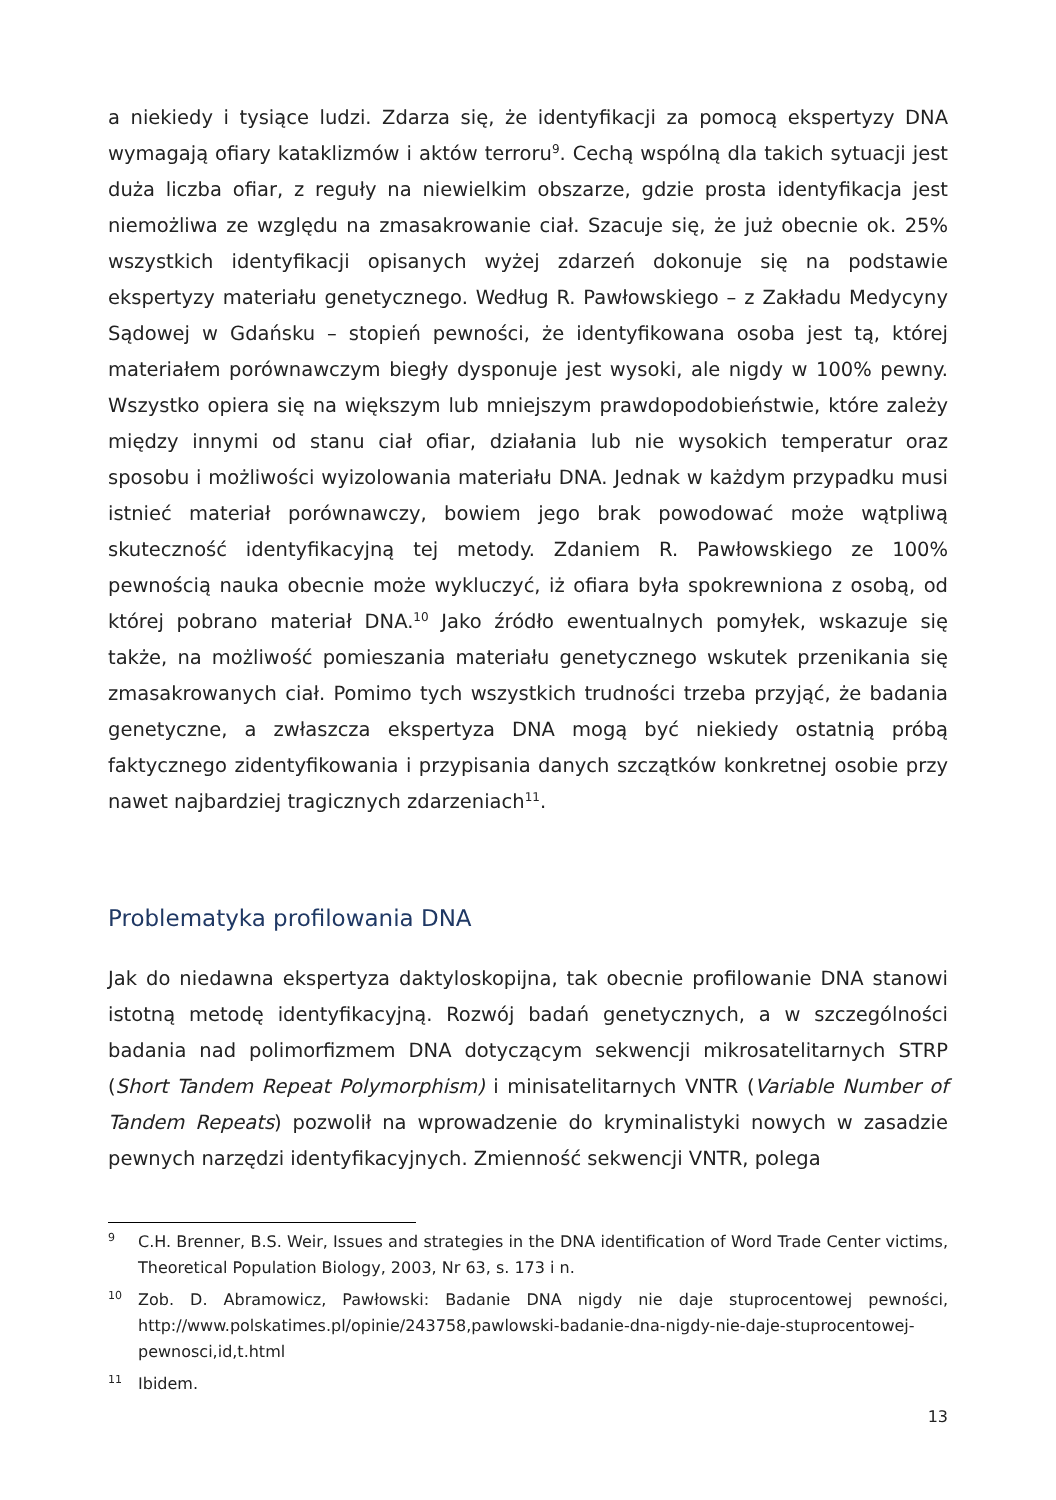a niekiedy i tysiące ludzi. Zdarza się, że identyfikacji za pomocą ekspertyzy DNA wymagają ofiary kataklizmów i aktów terroru<sup>9</sup>. Cechą wspólną dla takich sytuacji jest duża liczba ofiar, z reguły na niewielkim obszarze, gdzie prosta identyfikacja jest niemożliwa ze względu na zmasakrowanie ciał. Szacuje się, że już obecnie ok. 25% wszystkich identyfikacji opisanych wyżej zdarzeń dokonuje się na podstawie ekspertyzy materiału genetycznego. Według R. Pawłowskiego – z Zakładu Medycyny Sądowej w Gdańsku – stopień pewności, że identyfikowana osoba jest tą, której materiałem porównawczym biegły dysponuje jest wysoki, ale nigdy w 100% pewny. Wszystko opiera się na większym lub mniejszym prawdopodobieństwie, które zależy między innymi od stanu ciał ofiar, działania lub nie wysokich temperatur oraz sposobu i możliwości wyizolowania materiału DNA. Jednak w każdym przypadku musi istnieć materiał porównawczy, bowiem jego brak powodować może wątpliwą skuteczność identyfikacyjną tej metody. Zdaniem R. Pawłowskiego ze 100% pewnością nauka obecnie może wykluczyć, iż ofiara była spokrewniona z osobą, od której pobrano materiał DNA.<sup>10</sup> Jako źródło ewentualnych pomyłek, wskazuje się także, na możliwość pomieszania materiału genetycznego wskutek przenikania się zmasakrowanych ciał. Pomimo tych wszystkich trudności trzeba przyjąć, że badania genetyczne, a zwłaszcza ekspertyza DNA mogą być niekiedy ostatnią próbą faktycznego zidentyfikowania i przypisania danych szczątków konkretnej osobie przy nawet najbardziej tragicznych zdarzeniach<sup>11</sup>.
Problematyka profilowania DNA
Jak do niedawna ekspertyza daktyloskopijna, tak obecnie profilowanie DNA stanowi istotną metodę identyfikacyjną. Rozwój badań genetycznych, a w szczególności badania nad polimorfizmem DNA dotyczącym sekwencji mikrosatelitarnych STRP (Short Tandem Repeat Polymorphism) i minisatelitarnych VNTR (Variable Number of Tandem Repeats) pozwolił na wprowadzenie do kryminalistyki nowych w zasadzie pewnych narzędzi identyfikacyjnych. Zmienność sekwencji VNTR, polega
9 C.H. Brenner, B.S. Weir, Issues and strategies in the DNA identification of Word Trade Center victims, Theoretical Population Biology, 2003, Nr 63, s. 173 i n.
10 Zob. D. Abramowicz, Pawłowski: Badanie DNA nigdy nie daje stuprocentowej pewności, http://www.polskatimes.pl/opinie/243758,pawlowski-badanie-dna-nigdy-nie-daje-stuprocentowej-pewnosci,id,t.html
11 Ibidem.
13